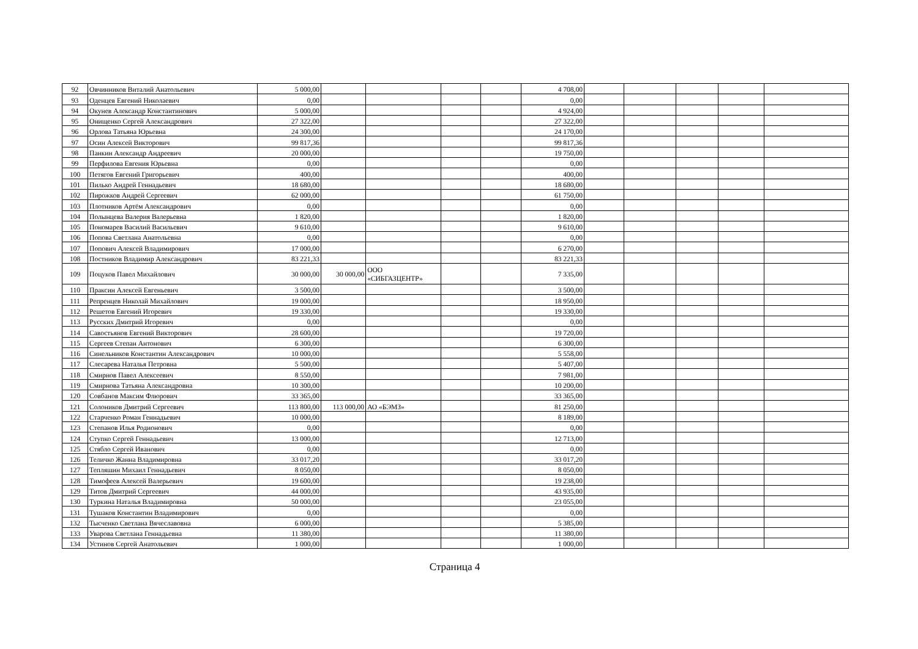| 92 | Овчинников Виталий Анатольевич | 5 000,00 | | | | | 4 708,00 | | | | | |
| 93 | Оденцев Евгений Николаевич | 0,00 | | | | | 0,00 | | | | | |
| 94 | Окунев Александр Константинович | 5 000,00 | | | | | 4 924,00 | | | | | |
| 95 | Онищенко Сергей Александрович | 27 322,00 | | | | | 27 322,00 | | | | | |
| 96 | Орлова Татьяна Юрьевна | 24 300,00 | | | | | 24 170,00 | | | | | |
| 97 | Осин Алексей Викторович | 99 817,36 | | | | | 99 817,36 | | | | | |
| 98 | Панкин Александр Андреевич | 20 000,00 | | | | | 19 750,00 | | | | | |
| 99 | Перфилова Евгения Юрьевна | 0,00 | | | | | 0,00 | | | | | |
| 100 | Петягов Евгений Григорьевич | 400,00 | | | | | 400,00 | | | | | |
| 101 | Пилько Андрей Геннадьевич | 18 680,00 | | | | | 18 680,00 | | | | | |
| 102 | Пирожков Андрей Сергеевич | 62 000,00 | | | | | 61 750,00 | | | | | |
| 103 | Плотников Артём Александрович | 0,00 | | | | | 0,00 | | | | | |
| 104 | Полынцева Валерия Валерьевна | 1 820,00 | | | | | 1 820,00 | | | | | |
| 105 | Пономарев Василий Васильевич | 9 610,00 | | | | | 9 610,00 | | | | | |
| 106 | Попова Светлана Анатольевна | 0,00 | | | | | 0,00 | | | | | |
| 107 | Попович Алексей Владимирович | 17 000,00 | | | | | 6 270,00 | | | | | |
| 108 | Постников Владимир Александрович | 83 221,33 | | | | | 83 221,33 | | | | | |
| 109 | Поцуков Павел Михайлович | 30 000,00 | 30 000,00 | ООО «СИБГАЗЦЕНТР» | | | 7 335,00 | | | | | |
| 110 | Праксин Алексей Евгеньевич | 3 500,00 | | | | | 3 500,00 | | | | | |
| 111 | Репренцев Николай Михайлович | 19 000,00 | | | | | 18 950,00 | | | | | |
| 112 | Решетов Евгений Игоревич | 19 330,00 | | | | | 19 330,00 | | | | | |
| 113 | Русских Дмитрий Игоревич | 0,00 | | | | | 0,00 | | | | | |
| 114 | Савостьянов Евгений Викторович | 28 600,00 | | | | | 19 720,00 | | | | | |
| 115 | Сергеев Степан Антонович | 6 300,00 | | | | | 6 300,00 | | | | | |
| 116 | Синельников Константин Александрович | 10 000,00 | | | | | 5 558,00 | | | | | |
| 117 | Слесарева Наталья Петровна | 5 500,00 | | | | | 5 407,00 | | | | | |
| 118 | Смирнов Павел Алексеевич | 8 550,00 | | | | | 7 981,00 | | | | | |
| 119 | Смирнова Татьяна Александровна | 10 300,00 | | | | | 10 200,00 | | | | | |
| 120 | Совбанов Максим Флюрович | 33 365,00 | | | | | 33 365,00 | | | | | |
| 121 | Солоников Дмитрий Сергеевич | 113 800,00 | 113 000,00 | АО «БЭМЗ» | | | 81 250,00 | | | | | |
| 122 | Старченко Роман Геннадьевич | 10 000,00 | | | | | 8 189,00 | | | | | |
| 123 | Степанов Илья Родионович | 0,00 | | | | | 0,00 | | | | | |
| 124 | Ступко Сергей Геннадьевич | 13 000,00 | | | | | 12 713,00 | | | | | |
| 125 | Стябло Сергей Иванович | 0,00 | | | | | 0,00 | | | | | |
| 126 | Теличко Жанна Владимировна | 33 017,20 | | | | | 33 017,20 | | | | | |
| 127 | Тепляшин Михаил Геннадьевич | 8 050,00 | | | | | 8 050,00 | | | | | |
| 128 | Тимофеев Алексей Валерьевич | 19 600,00 | | | | | 19 238,00 | | | | | |
| 129 | Титов Дмитрий Сергеевич | 44 000,00 | | | | | 43 935,00 | | | | | |
| 130 | Туркина Наталья Владимировна | 50 000,00 | | | | | 23 055,00 | | | | | |
| 131 | Тушаков Константин Владимирович | 0,00 | | | | | 0,00 | | | | | |
| 132 | Тысченко Светлана Вячеславовна | 6 000,00 | | | | | 5 385,00 | | | | | |
| 133 | Уварова Светлана Геннадьевна | 11 380,00 | | | | | 11 380,00 | | | | | |
| 134 | Устинов Сергей Анатольевич | 1 000,00 | | | | | 1 000,00 | | | | | |
Страница 4